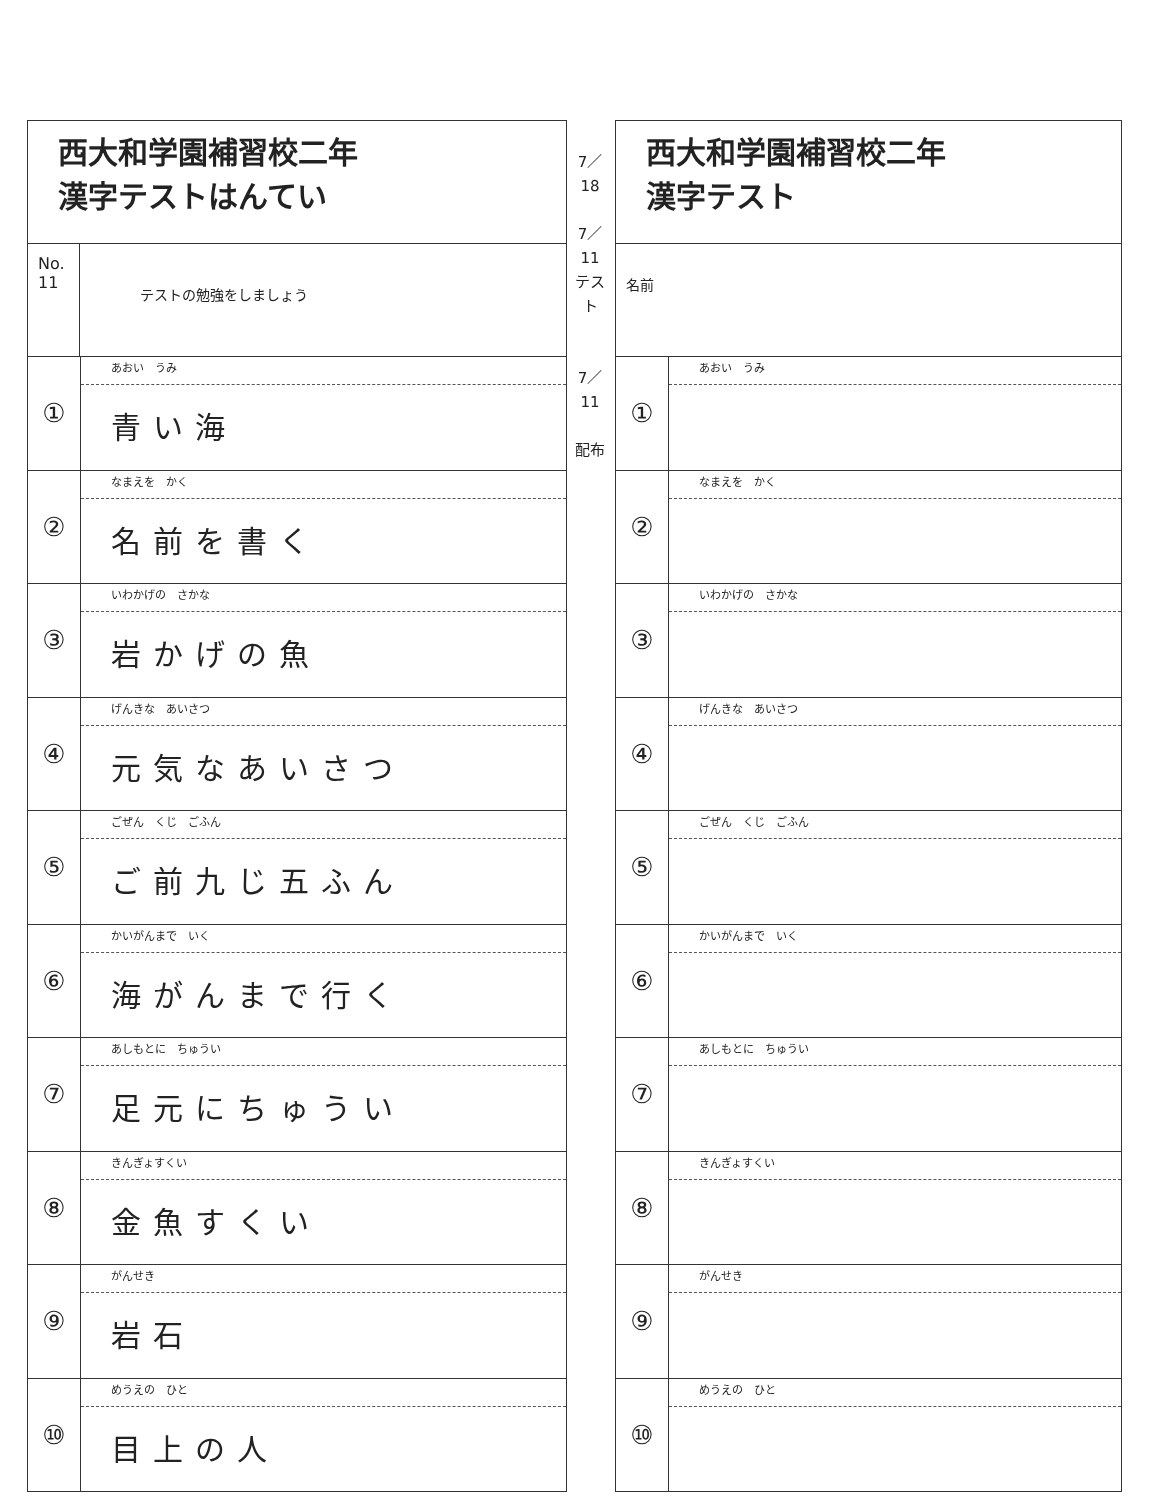西大和学園補習校二年
漢字テストはんてい
No. 11
テストの勉強をしましょう
①
あおい　うみ
青い海
②
なまえを　かく
名前を書く
③
いわかげの　さかな
岩かげの魚
④
げんきな　あいさつ
元気なあいさつ
⑤
ごぜん　くじ　ごふん
ご前九じ五ふん
⑥
かいがんまで　いく
海がんまで行く
⑦
あしもとに　ちゅうい
足元にちゅうい
⑧
きんぎょすくい
金魚すくい
⑨
がんせき
岩石
⑩
めうえの　ひと
目上の人
7／18
7／11
テスト
7／11
配布
西大和学園補習校二年
漢字テスト
名前
①
あおい　うみ
②
なまえを　かく
③
いわかげの　さかな
④
げんきな　あいさつ
⑤
ごぜん　くじ　ごふん
⑥
かいがんまで　いく
⑦
あしもとに　ちゅうい
⑧
きんぎょすくい
⑨
がんせき
⑩
めうえの　ひと